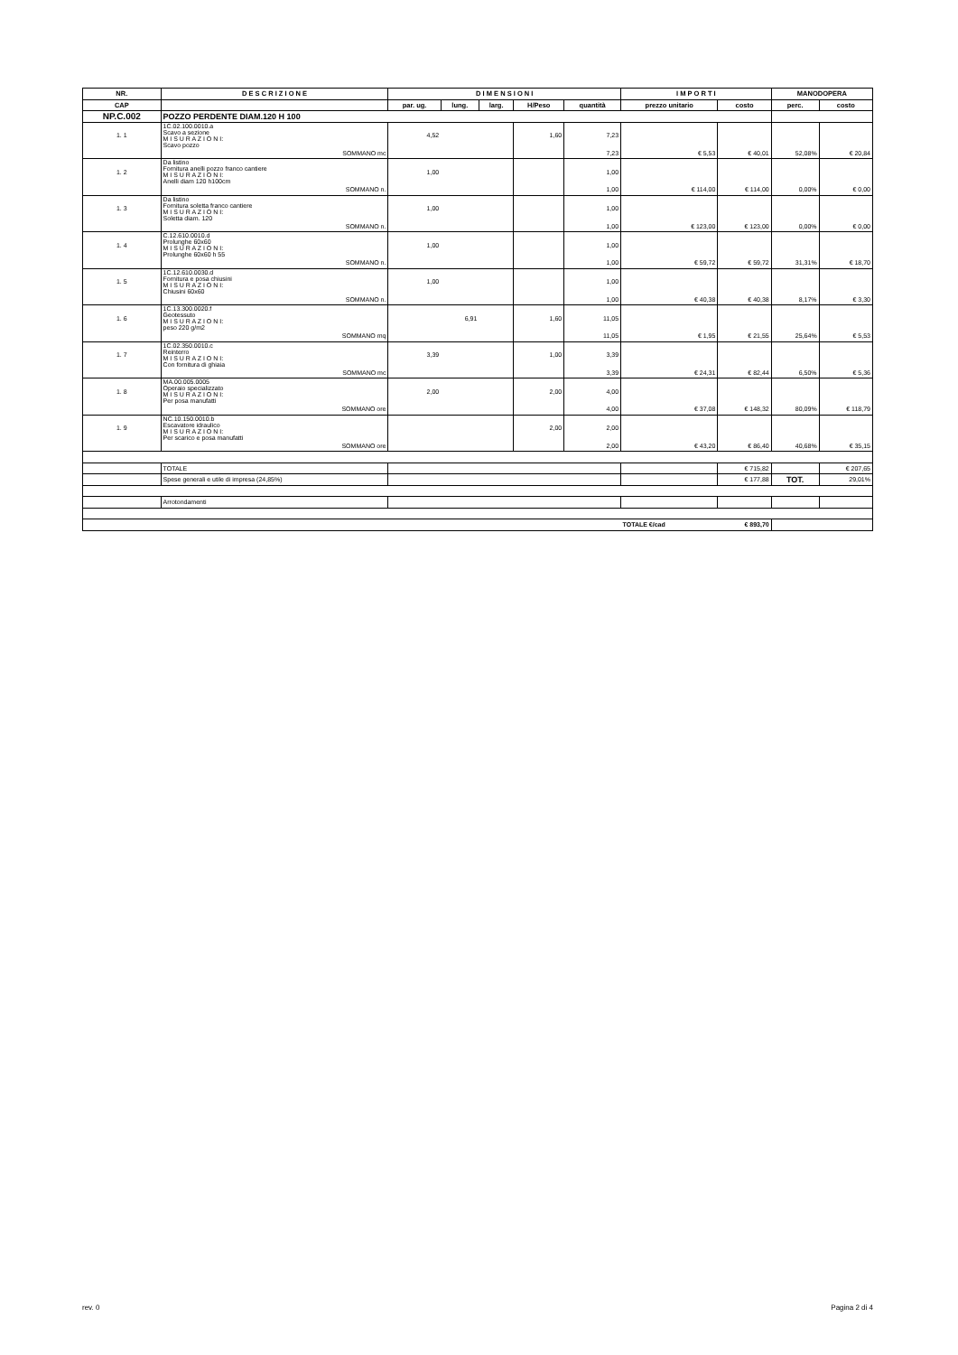| NR. | D E S C R I Z I O N E | D I M E N S I O N I | | | | | I M P O R T I | | MANODOPERA | |
| --- | --- | --- | --- | --- | --- | --- | --- | --- | --- | --- |
| CAP | | par. ug. | lung. | larg. | H/Peso | quantità | prezzo unitario | costo | perc. | costo |
| NP.C.002 | POZZO PERDENTE DIAM.120 H 100 | | | | | | | | | |
| 1. 1 | 1C.02.100.0010.a Scavo a sezione M I S U R A Z I O N I: Scavo pozzo | 4,52 | | | 1,60 | 7,23 | | | | |
| | SOMMANO mc | | | | | 7,23 | € 5,53 | € 40,01 | 52,08% | € 20,84 |
| 1. 2 | Da listino Fornitura anelli pozzo franco cantiere M I S U R A Z I O N I: Anelli diam 120 h100cm | 1,00 | | | | 1,00 | | | | |
| | SOMMANO n. | | | | | 1,00 | € 114,00 | € 114,00 | 0,00% | € 0,00 |
| 1. 3 | Da listino Fornitura soletta franco cantiere M I S U R A Z I O N I: Soletta diam. 120 | 1,00 | | | | 1,00 | | | | |
| | SOMMANO n. | | | | | 1,00 | € 123,00 | € 123,00 | 0,00% | € 0,00 |
| 1. 4 | C.12.610.0010.d Prolunghe 60x60 M I S U R A Z I O N I: Prolunghe 60x60 h 55 | 1,00 | | | | 1,00 | | | | |
| | SOMMANO n. | | | | | 1,00 | € 59,72 | € 59,72 | 31,31% | € 18,70 |
| 1. 5 | 1C.12.610.0030.d Fornitura e posa chiusini M I S U R A Z I O N I: Chiusini 60x60 | 1,00 | | | | 1,00 | | | | |
| | SOMMANO n. | | | | | 1,00 | € 40,38 | € 40,38 | 8,17% | € 3,30 |
| 1. 6 | 1C.13.300.0020.f Geotessuto M I S U R A Z I O N I: peso 220 g/m2 | | 6,91 | | 1,60 | 11,05 | | | | |
| | SOMMANO mq | | | | | 11,05 | € 1,95 | € 21,55 | 25,64% | € 5,53 |
| 1. 7 | 1C.02.350.0010.c Reinterro M I S U R A Z I O N I: Con fornitura di ghiaia | 3,39 | | | 1,00 | 3,39 | | | | |
| | SOMMANO mc | | | | | 3,39 | € 24,31 | € 82,44 | 6,50% | € 5,36 |
| 1. 8 | MA.00.005.0005 Operaio specializzato M I S U R A Z I O N I: Per posa manufatti | 2,00 | | | 2,00 | 4,00 | | | | |
| | SOMMANO ore | | | | | 4,00 | € 37,08 | € 148,32 | 80,09% | € 118,79 |
| 1. 9 | NC.10.150.0010.b Escavatore idraulico M I S U R A Z I O N I: Per scarico e posa manufatti | | | | 2,00 | 2,00 | | | | |
| | SOMMANO ore | | | | | 2,00 | € 43,20 | € 86,40 | 40,68% | € 35,15 |
| | TOTALE | | | | | | | € 715,82 | | € 207,65 |
| | Spese generali e utile di impresa (24,85%) | | | | | | | € 177,88 | TOT. | 29,01% |
| | Arrotondamenti | | | | | | | | | |
| | | | | | | | TOTALE €/cad | € 893,70 | | |
rev. 0 Pagina 2 di 4